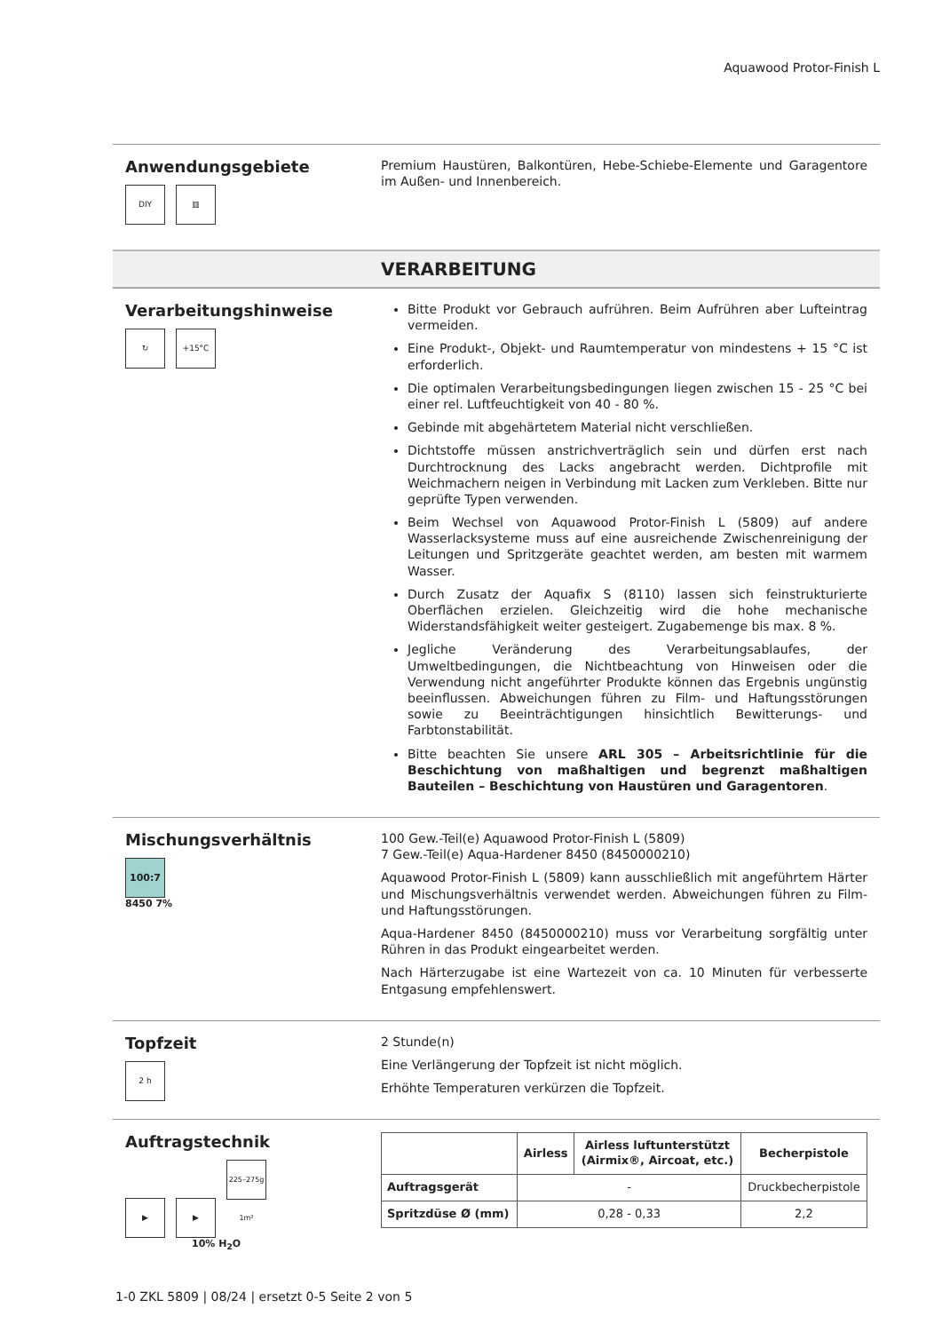Aquawood Protor-Finish L
Anwendungsgebiete
DIY ▥
Premium Haustüren, Balkontüren, Hebe-Schiebe-Elemente und Garagentore im Außen- und Innenbereich.
VERARBEITUNG
Verarbeitungshinweise
↻ +15°C
Bitte Produkt vor Gebrauch aufrühren. Beim Aufrühren aber Lufteintrag vermeiden.
Eine Produkt-, Objekt- und Raumtemperatur von mindestens + 15 °C ist erforderlich.
Die optimalen Verarbeitungsbedingungen liegen zwischen 15 - 25 °C bei einer rel. Luftfeuchtigkeit von 40 - 80 %.
Gebinde mit abgehärtetem Material nicht verschließen.
Dichtstoffe müssen anstrichverträglich sein und dürfen erst nach Durchtrocknung des Lacks angebracht werden. Dichtprofile mit Weichmachern neigen in Verbindung mit Lacken zum Verkleben. Bitte nur geprüfte Typen verwenden.
Beim Wechsel von Aquawood Protor-Finish L (5809) auf andere Wasserlacksysteme muss auf eine ausreichende Zwischenreinigung der Leitungen und Spritzgeräte geachtet werden, am besten mit warmem Wasser.
Durch Zusatz der Aquafix S (8110) lassen sich feinstrukturierte Oberflächen erzielen. Gleichzeitig wird die hohe mechanische Widerstandsfähigkeit weiter gesteigert. Zugabemenge bis max. 8 %.
Jegliche Veränderung des Verarbeitungsablaufes, der Umweltbedingungen, die Nichtbeachtung von Hinweisen oder die Verwendung nicht angeführter Produkte können das Ergebnis ungünstig beeinflussen. Abweichungen führen zu Film- und Haftungsstörungen sowie zu Beeinträchtigungen hinsichtlich Bewitterungs- und Farbtonstabilität.
Bitte beachten Sie unsere ARL 305 – Arbeitsrichtlinie für die Beschichtung von maßhaltigen und begrenzt maßhaltigen Bauteilen – Beschichtung von Haustüren und Garagentoren.
Mischungsverhältnis
100:7
8450 7%
100 Gew.-Teil(e) Aquawood Protor-Finish L (5809)
7 Gew.-Teil(e) Aqua-Hardener 8450 (8450000210)
Aquawood Protor-Finish L (5809) kann ausschließlich mit angeführtem Härter und Mischungsverhältnis verwendet werden. Abweichungen führen zu Film- und Haftungsstörungen.
Aqua-Hardener 8450 (8450000210) muss vor Verarbeitung sorgfältig unter Rühren in das Produkt eingearbeitet werden.
Nach Härterzugabe ist eine Wartezeit von ca. 10 Minuten für verbesserte Entgasung empfehlenswert.
Topfzeit
2 h
2 Stunde(n)
Eine Verlängerung der Topfzeit ist nicht möglich.
Erhöhte Temperaturen verkürzen die Topfzeit.
Auftragstechnik
▶ ▶ 225–275g 1m²
10% H<sub>2</sub>O
| | Airless | Airless luftunterstützt (Airmix®, Aircoat, etc.) | Becherpistole |
| --- | --- | --- | --- |
| Auftragsgerät | - | | Druckbecherpistole |
| Spritzdüse Ø (mm) | 0,28 - 0,33 | | 2,2 |
1-0 ZKL 5809 | 08/24 | ersetzt 0-5 Seite 2 von 5